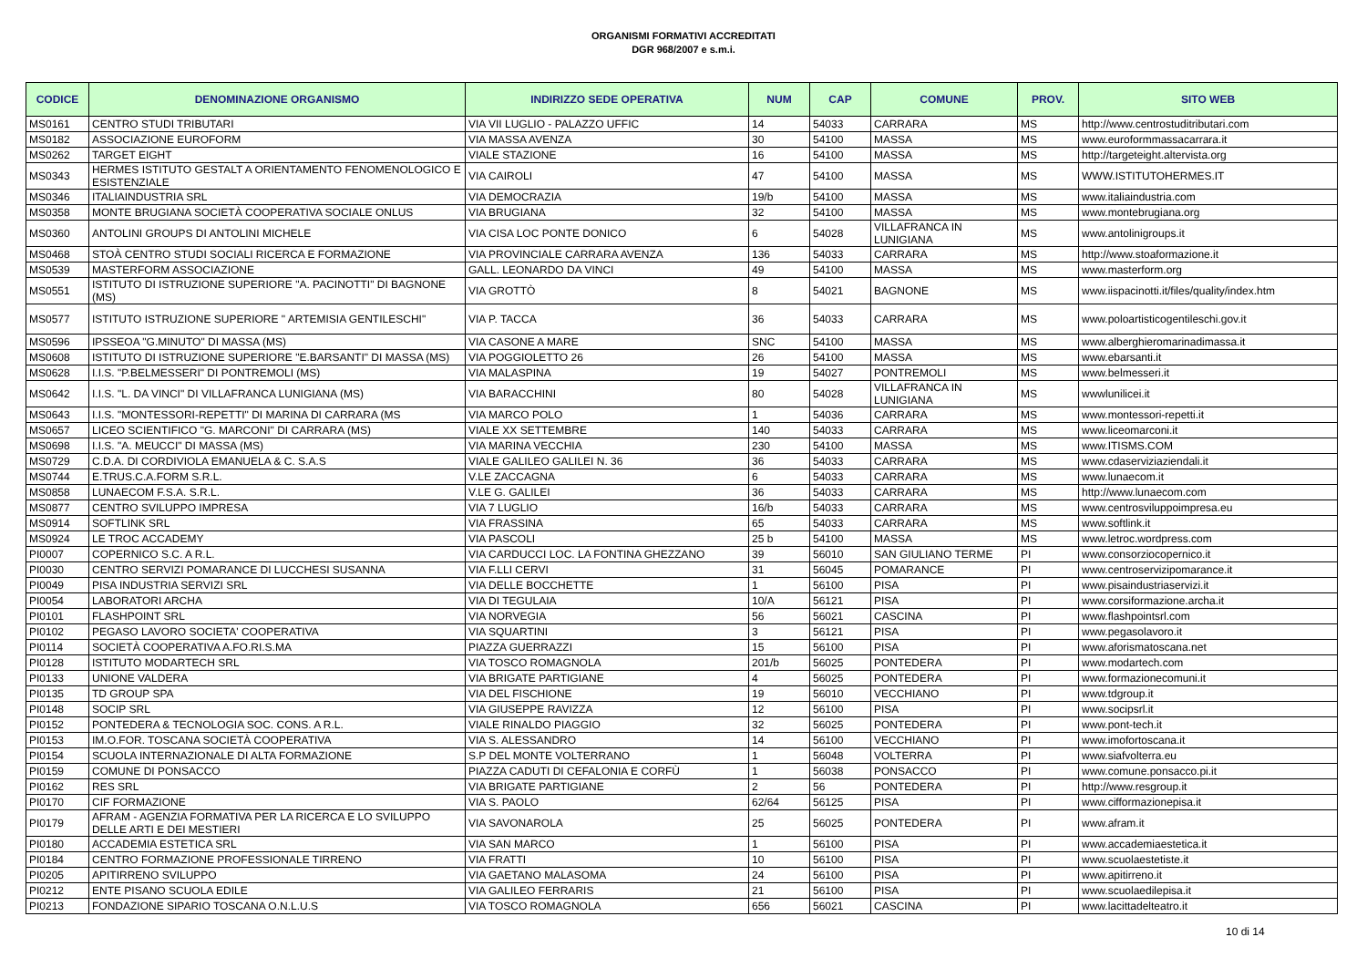ORGANISMI FORMATIVI ACCREDITATI
DGR 968/2007 e s.m.i.
| CODICE | DENOMINAZIONE ORGANISMO | INDIRIZZO SEDE OPERATIVA | NUM | CAP | COMUNE | PROV. | SITO WEB |
| --- | --- | --- | --- | --- | --- | --- | --- |
| MS0161 | CENTRO STUDI TRIBUTARI | VIA VII LUGLIO - PALAZZO UFFIC | 14 | 54033 | CARRARA | MS | http://www.centrostuditributari.com |
| MS0182 | ASSOCIAZIONE EUROFORM | VIA MASSA AVENZA | 30 | 54100 | MASSA | MS | www.euroformmassacarrara.it |
| MS0262 | TARGET EIGHT | VIALE STAZIONE | 16 | 54100 | MASSA | MS | http://targeteight.altervista.org |
| MS0343 | HERMES ISTITUTO GESTALT A ORIENTAMENTO FENOMENOLOGICO E ESISTENZIALE | VIA CAIROLI | 47 | 54100 | MASSA | MS | WWW.ISTITUTOHERMES.IT |
| MS0346 | ITALIAINDUSTRIA SRL | VIA DEMOCRAZIA | 19/b | 54100 | MASSA | MS | www.italiaindustria.com |
| MS0358 | MONTE BRUGIANA SOCIETÀ COOPERATIVA SOCIALE ONLUS | VIA BRUGIANA | 32 | 54100 | MASSA | MS | www.montebrugiana.org |
| MS0360 | ANTOLINI GROUPS DI ANTOLINI MICHELE | VIA CISA LOC PONTE DONICO | 6 | 54028 | VILLAFRANCA IN LUNIGIANA | MS | www.antolinigroups.it |
| MS0468 | STOÀ CENTRO STUDI SOCIALI RICERCA E FORMAZIONE | VIA PROVINCIALE CARRARA AVENZA | 136 | 54033 | CARRARA | MS | http://www.stoaformazione.it |
| MS0539 | MASTERFORM ASSOCIAZIONE | GALL. LEONARDO DA VINCI | 49 | 54100 | MASSA | MS | www.masterform.org |
| MS0551 | ISTITUTO DI ISTRUZIONE SUPERIORE "A. PACINOTTI" DI BAGNONE (MS) | VIA GROTTÒ | 8 | 54021 | BAGNONE | MS | www.iispacinotti.it/files/quality/index.htm |
| MS0577 | ISTITUTO ISTRUZIONE SUPERIORE " ARTEMISIA GENTILESCHI" | VIA P. TACCA | 36 | 54033 | CARRARA | MS | www.poloartisticogentileschi.gov.it |
| MS0596 | IPSSEOA "G.MINUTO" DI MASSA (MS) | VIA CASONE A MARE | SNC | 54100 | MASSA | MS | www.alberghieromarinadimassa.it |
| MS0608 | ISTITUTO DI ISTRUZIONE SUPERIORE "E.BARSANTI" DI MASSA (MS) | VIA POGGIOLETTO 26 | 26 | 54100 | MASSA | MS | www.ebarsanti.it |
| MS0628 | I.I.S. "P.BELMESSERI" DI PONTREMOLI (MS) | VIA MALASPINA | 19 | 54027 | PONTREMOLI | MS | www.belmesseri.it |
| MS0642 | I.I.S. "L. DA VINCI" DI VILLAFRANCA LUNIGIANA (MS) | VIA BARACCHINI | 80 | 54028 | VILLAFRANCA IN LUNIGIANA | MS | wwwlunilicei.it |
| MS0643 | I.I.S. "MONTESSORI-REPETTI" DI MARINA DI CARRARA (MS | VIA MARCO POLO | 1 | 54036 | CARRARA | MS | www.montessori-repetti.it |
| MS0657 | LICEO SCIENTIFICO "G. MARCONI" DI CARRARA (MS) | VIALE XX SETTEMBRE | 140 | 54033 | CARRARA | MS | www.liceomarconi.it |
| MS0698 | I.I.S. "A. MEUCCI" DI MASSA (MS) | VIA MARINA VECCHIA | 230 | 54100 | MASSA | MS | www.ITISMS.COM |
| MS0729 | C.D.A. DI CORDIVIOLA EMANUELA & C. S.A.S | VIALE GALILEO GALILEI N. 36 | 36 | 54033 | CARRARA | MS | www.cdaserviziaziendali.it |
| MS0744 | E.TRUS.C.A.FORM S.R.L. | V.LE ZACCAGNA | 6 | 54033 | CARRARA | MS | www.lunaecom.it |
| MS0858 | LUNAECOM F.S.A. S.R.L. | V.LE G. GALILEI | 36 | 54033 | CARRARA | MS | http://www.lunaecom.com |
| MS0877 | CENTRO SVILUPPO IMPRESA | VIA 7 LUGLIO | 16/b | 54033 | CARRARA | MS | www.centrosviluppoimpresa.eu |
| MS0914 | SOFTLINK SRL | VIA FRASSINA | 65 | 54033 | CARRARA | MS | www.softlink.it |
| MS0924 | LE TROC ACCADEMY | VIA PASCOLI | 25 b | 54100 | MASSA | MS | www.letroc.wordpress.com |
| PI0007 | COPERNICO S.C. A R.L. | VIA CARDUCCI LOC. LA FONTINA GHEZZANO | 39 | 56010 | SAN GIULIANO TERME | PI | www.consorziocopernico.it |
| PI0030 | CENTRO SERVIZI POMARANCE DI LUCCHESI SUSANNA | VIA F.LLI CERVI | 31 | 56045 | POMARANCE | PI | www.centroservizipomarance.it |
| PI0049 | PISA INDUSTRIA SERVIZI SRL | VIA DELLE BOCCHETTE | 1 | 56100 | PISA | PI | www.pisaindustriaservizi.it |
| PI0054 | LABORATORI ARCHA | VIA DI TEGULAIA | 10/A | 56121 | PISA | PI | www.corsiformazione.archa.it |
| PI0101 | FLASHPOINT SRL | VIA NORVEGIA | 56 | 56021 | CASCINA | PI | www.flashpointsrl.com |
| PI0102 | PEGASO LAVORO SOCIETA' COOPERATIVA | VIA SQUARTINI | 3 | 56121 | PISA | PI | www.pegasolavoro.it |
| PI0114 | SOCIETÀ COOPERATIVA A.FO.RI.S.MA | PIAZZA GUERRAZZI | 15 | 56100 | PISA | PI | www.aforismatoscana.net |
| PI0128 | ISTITUTO MODARTECH SRL | VIA TOSCO ROMAGNOLA | 201/b | 56025 | PONTEDERA | PI | www.modartech.com |
| PI0133 | UNIONE VALDERA | VIA BRIGATE PARTIGIANE | 4 | 56025 | PONTEDERA | PI | www.formazionecomuni.it |
| PI0135 | TD GROUP SPA | VIA DEL FISCHIONE | 19 | 56010 | VECCHIANO | PI | www.tdgroup.it |
| PI0148 | SOCIP SRL | VIA GIUSEPPE RAVIZZA | 12 | 56100 | PISA | PI | www.socipsrl.it |
| PI0152 | PONTEDERA & TECNOLOGIA SOC. CONS. A R.L. | VIALE RINALDO PIAGGIO | 32 | 56025 | PONTEDERA | PI | www.pont-tech.it |
| PI0153 | IM.O.FOR. TOSCANA SOCIETÀ COOPERATIVA | VIA S. ALESSANDRO | 14 | 56100 | VECCHIANO | PI | www.imofortoscana.it |
| PI0154 | SCUOLA INTERNAZIONALE DI ALTA FORMAZIONE | S.P DEL MONTE VOLTERRANO | 1 | 56048 | VOLTERRA | PI | www.siafvolterra.eu |
| PI0159 | COMUNE DI PONSACCO | PIAZZA CADUTI DI CEFALONIA E CORFÙ | 1 | 56038 | PONSACCO | PI | www.comune.ponsacco.pi.it |
| PI0162 | RES SRL | VIA BRIGATE PARTIGIANE | 2 | 56 | PONTEDERA | PI | http://www.resgroup.it |
| PI0170 | CIF FORMAZIONE | VIA S. PAOLO | 62/64 | 56125 | PISA | PI | www.cifformazionepisa.it |
| PI0179 | AFRAM - AGENZIA FORMATIVA PER LA RICERCA E LO SVILUPPO DELLE ARTI E DEI MESTIERI | VIA SAVONAROLA | 25 | 56025 | PONTEDERA | PI | www.afram.it |
| PI0180 | ACCADEMIA ESTETICA SRL | VIA SAN MARCO | 1 | 56100 | PISA | PI | www.accademiaestetica.it |
| PI0184 | CENTRO FORMAZIONE PROFESSIONALE TIRRENO | VIA FRATTI | 10 | 56100 | PISA | PI | www.scuolaestetiste.it |
| PI0205 | APITIRRENO SVILUPPO | VIA GAETANO MALASOMA | 24 | 56100 | PISA | PI | www.apitirreno.it |
| PI0212 | ENTE PISANO SCUOLA EDILE | VIA GALILEO FERRARIS | 21 | 56100 | PISA | PI | www.scuolaedilepisa.it |
| PI0213 | FONDAZIONE SIPARIO TOSCANA O.N.L.U.S | VIA TOSCO ROMAGNOLA | 656 | 56021 | CASCINA | PI | www.lacittadelteatro.it |
10 di 14